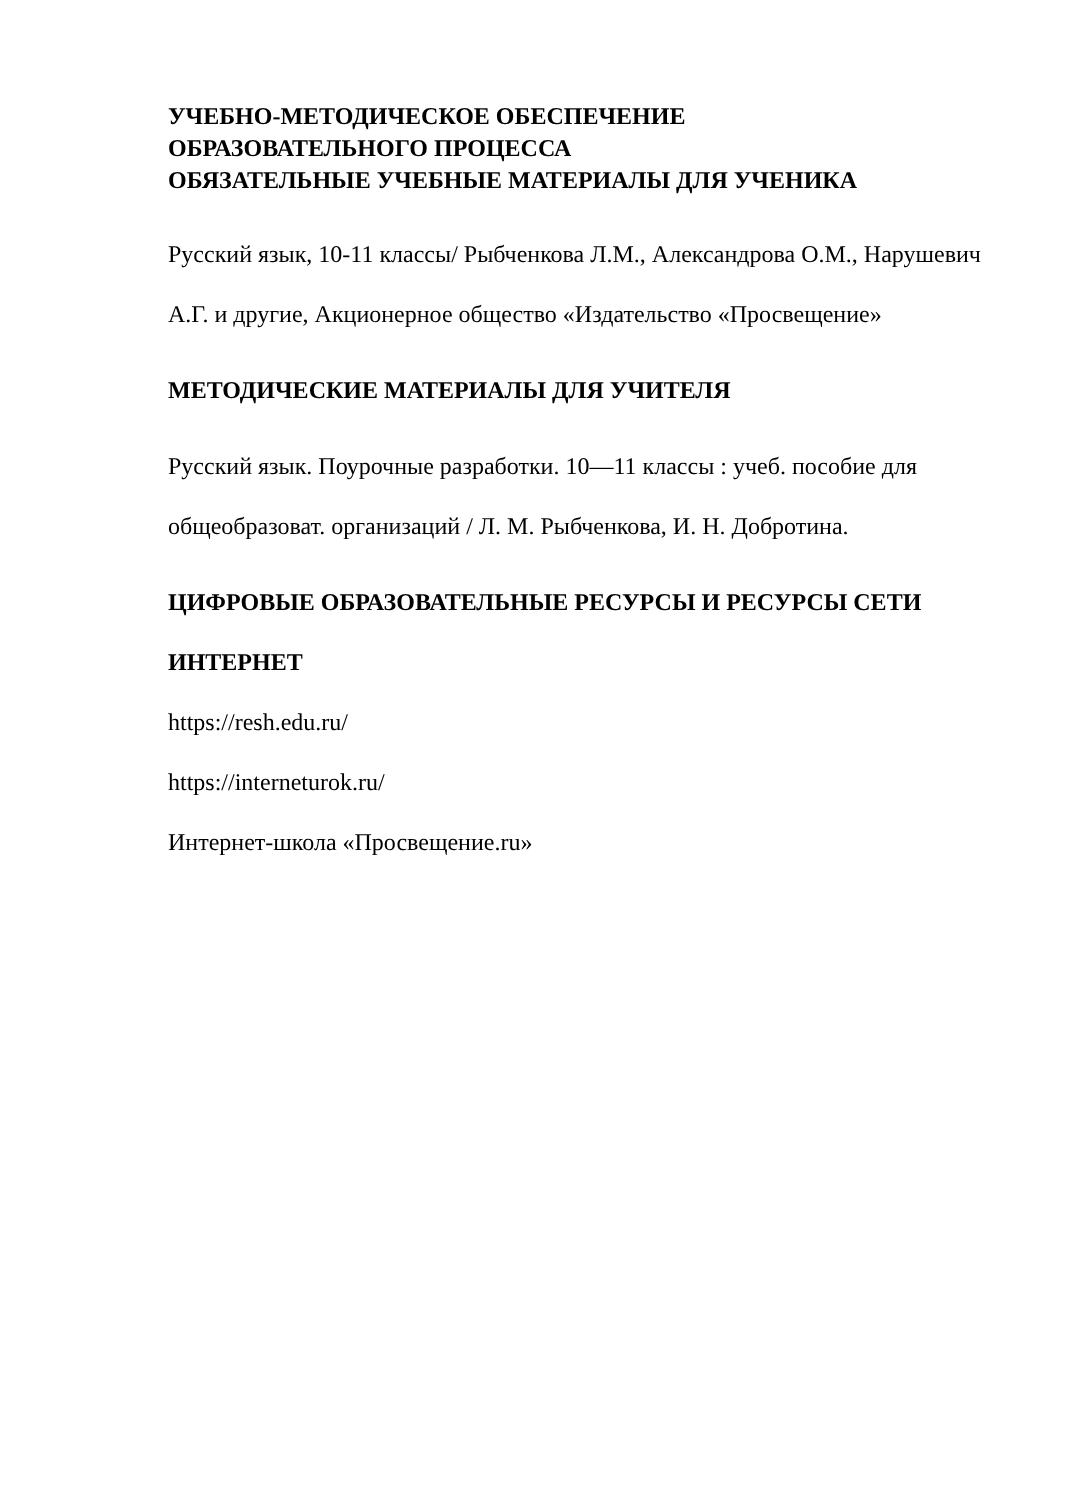УЧЕБНО-МЕТОДИЧЕСКОЕ ОБЕСПЕЧЕНИЕ
ОБРАЗОВАТЕЛЬНОГО ПРОЦЕССА
ОБЯЗАТЕЛЬНЫЕ УЧЕБНЫЕ МАТЕРИАЛЫ ДЛЯ УЧЕНИКА
Русский язык, 10-11 классы/ Рыбченкова Л.М., Александрова О.М., Нарушевич А.Г. и другие, Акционерное общество «Издательство «Просвещение»
МЕТОДИЧЕСКИЕ МАТЕРИАЛЫ ДЛЯ УЧИТЕЛЯ
Русский язык. Поурочные разработки. 10—11 классы : учеб. пособие для общеобразоват. организаций / Л. М. Рыбченкова, И. Н. Добротина.
ЦИФРОВЫЕ ОБРАЗОВАТЕЛЬНЫЕ РЕСУРСЫ И РЕСУРСЫ СЕТИ ИНТЕРНЕТ
https://resh.edu.ru/
https://interneturok.ru/
Интернет-школа «Просвещение.ru»